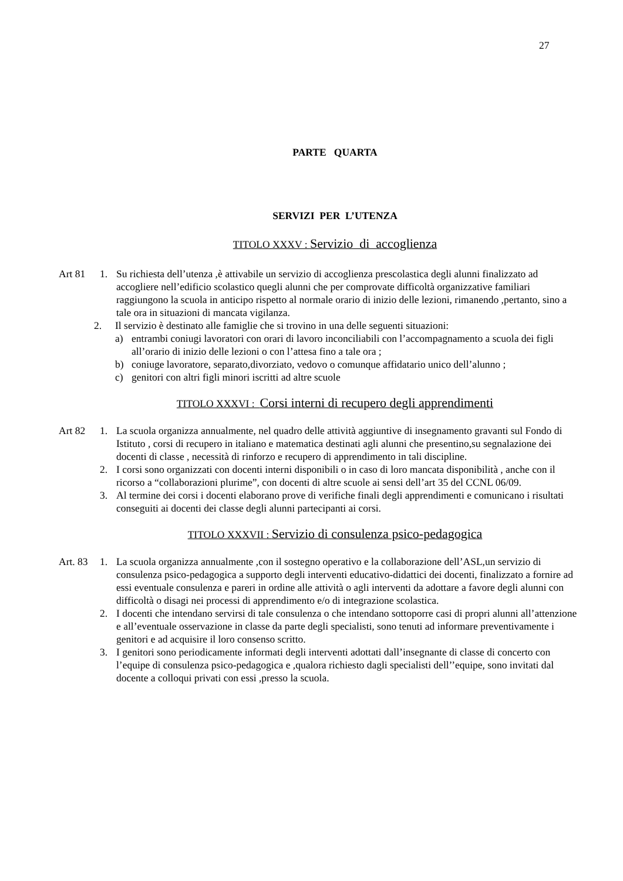27
PARTE QUARTA
SERVIZI PER L’UTENZA
TITOLO XXXV : Servizio di accoglienza
Art 81 1. Su richiesta dell’utenza ,è attivabile un servizio di accoglienza prescolastica degli alunni finalizzato ad accogliere nell’edificio scolastico quegli alunni che per comprovate difficoltà organizzative familiari raggiungono la scuola in anticipo rispetto al normale orario di inizio delle lezioni, rimanendo ,pertanto, sino a tale ora in situazioni di mancata vigilanza.
2. Il servizio è destinato alle famiglie che si trovino in una delle seguenti situazioni:
a) entrambi coniugi lavoratori con orari di lavoro inconciliabili con l’accompagnamento a scuola dei figli all’orario di inizio delle lezioni o con l’attesa fino a tale ora ;
b) coniuge lavoratore, separato,divorziato, vedovo o comunque affidatario unico dell’alunno ;
c) genitori con altri figli minori iscritti ad altre scuole
TITOLO XXXVI : Corsi interni di recupero degli apprendimenti
Art 82 1. La scuola organizza annualmente, nel quadro delle attività aggiuntive di insegnamento gravanti sul Fondo di Istituto , corsi di recupero in italiano e matematica destinati agli alunni che presentino,su segnalazione dei docenti di classe , necessità di rinforzo e recupero di apprendimento in tali discipline.
2. I corsi sono organizzati con docenti interni disponibili o in caso di loro mancata disponibilità , anche con il ricorso a “collaborazioni plurime”, con docenti di altre scuole ai sensi dell’art 35 del CCNL 06/09.
3. Al termine dei corsi i docenti elaborano prove di verifiche finali degli apprendimenti e comunicano i risultati conseguiti ai docenti dei classe degli alunni partecipanti ai corsi.
TITOLO XXXVII : Servizio di consulenza psico-pedagogica
Art. 83
1. La scuola organizza annualmente ,con il sostegno operativo e la collaborazione dell’ASL,un servizio di consulenza psico-pedagogica a supporto degli interventi educativo-didattici dei docenti, finalizzato a fornire ad essi eventuale consulenza e pareri in ordine alle attività o agli interventi da adottare a favore degli alunni con difficoltà o disagi nei processi di apprendimento e/o di integrazione scolastica.
2. I docenti che intendano servirsi di tale consulenza o che intendano sottoporre casi di propri alunni all’attenzione e all’eventuale osservazione in classe da parte degli specialisti, sono tenuti ad informare preventivamente i genitori e ad acquisire il loro consenso scritto.
3. I genitori sono periodicamente informati degli interventi adottati dall’insegnante di classe di concerto con l’equipe di consulenza psico-pedagogica e ,qualora richiesto dagli specialisti dell’’equipe, sono invitati dal docente a colloqui privati con essi ,presso la scuola.